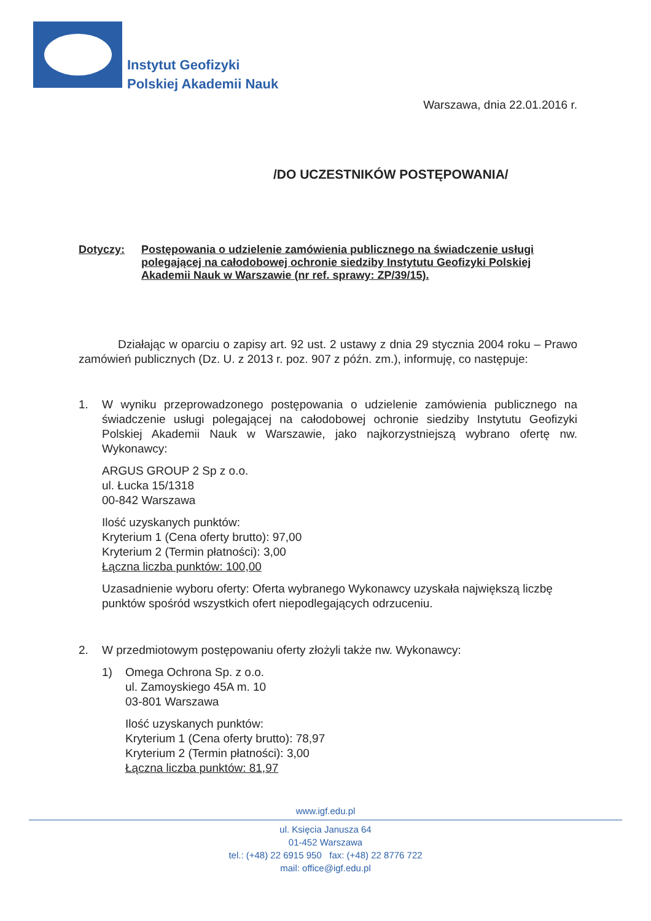Instytut Geofizyki
Polskiej Akademii Nauk
Warszawa, dnia 22.01.2016 r.
/DO UCZESTNIKÓW POSTĘPOWANIA/
Dotyczy: Postępowania o udzielenie zamówienia publicznego na świadczenie usługi polegającej na całodobowej ochronie siedziby Instytutu Geofizyki Polskiej Akademii Nauk w Warszawie (nr ref. sprawy: ZP/39/15).
Działając w oparciu o zapisy art. 92 ust. 2 ustawy z dnia 29 stycznia 2004 roku – Prawo zamówień publicznych (Dz. U. z 2013 r. poz. 907 z późn. zm.), informuję, co następuje:
1. W wyniku przeprowadzonego postępowania o udzielenie zamówienia publicznego na świadczenie usługi polegającej na całodobowej ochronie siedziby Instytutu Geofizyki Polskiej Akademii Nauk w Warszawie, jako najkorzystniejszą wybrano ofertę nw. Wykonawcy:
ARGUS GROUP 2 Sp z o.o.
ul. Łucka 15/1318
00-842 Warszawa
Ilość uzyskanych punktów:
Kryterium 1 (Cena oferty brutto): 97,00
Kryterium 2 (Termin płatności): 3,00
Łączna liczba punktów: 100,00
Uzasadnienie wyboru oferty: Oferta wybranego Wykonawcy uzyskała największą liczbę punktów spośród wszystkich ofert niepodlegających odrzuceniu.
2. W przedmiotowym postępowaniu oferty złożyli także nw. Wykonawcy:
1) Omega Ochrona Sp. z o.o.
ul. Zamoyskiego 45A m. 10
03-801 Warszawa
Ilość uzyskanych punktów:
Kryterium 1 (Cena oferty brutto): 78,97
Kryterium 2 (Termin płatności): 3,00
Łączna liczba punktów: 81,97
www.igf.edu.pl
ul. Księcia Janusza 64
01-452 Warszawa
tel.: (+48) 22 6915 950 fax: (+48) 22 8776 722
mail: office@igf.edu.pl